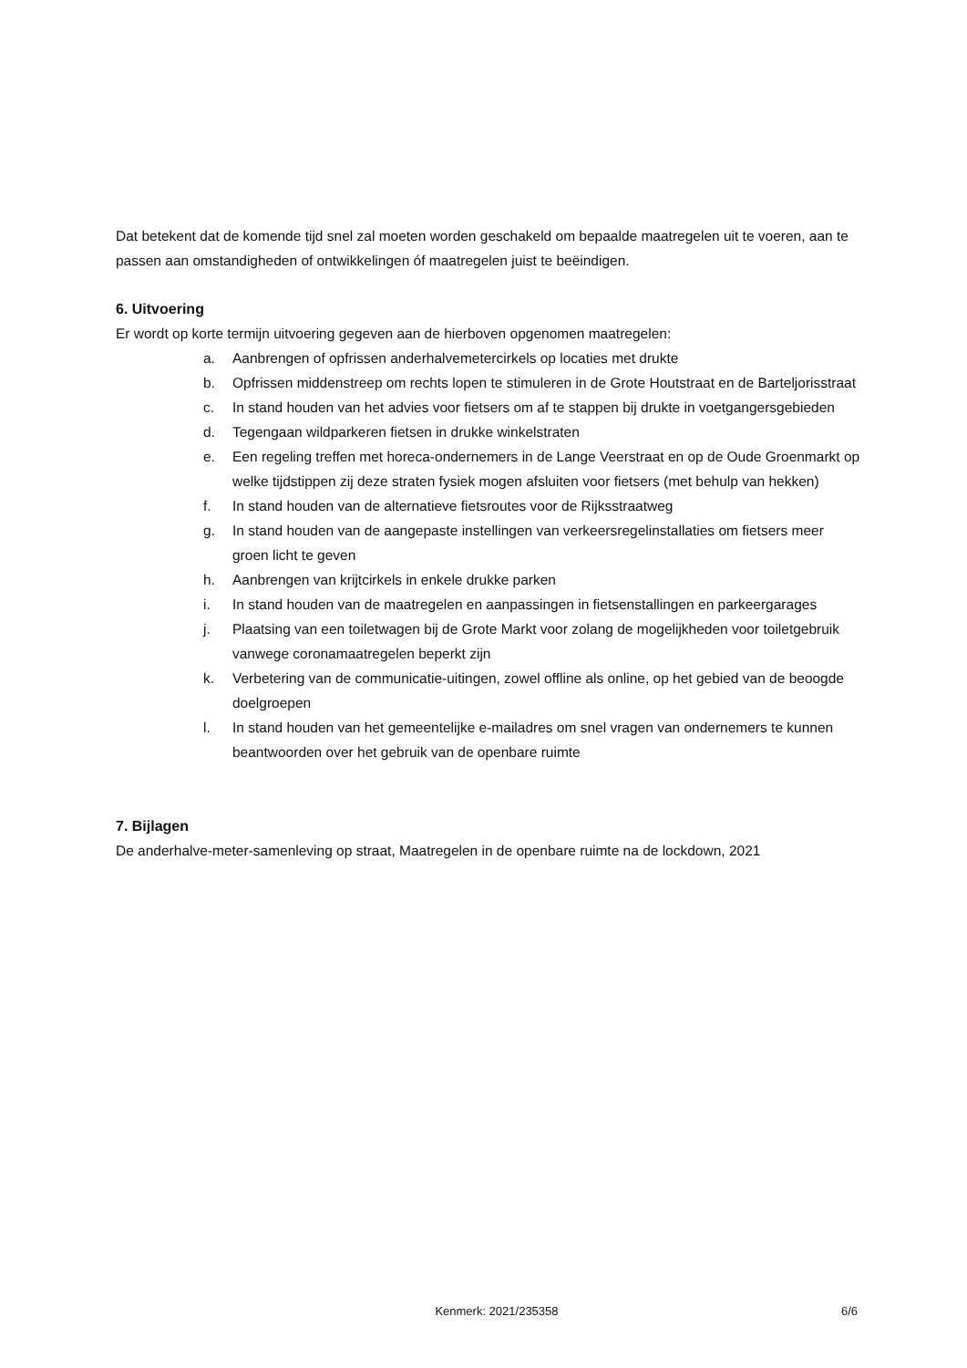Dat betekent dat de komende tijd snel zal moeten worden geschakeld om bepaalde maatregelen uit te voeren, aan te passen aan omstandigheden of ontwikkelingen óf maatregelen juist te beëindigen.
6. Uitvoering
Er wordt op korte termijn uitvoering gegeven aan de hierboven opgenomen maatregelen:
a. Aanbrengen of opfrissen anderhalvemetercirkels op locaties met drukte
b. Opfrissen middenstreep om rechts lopen te stimuleren in de Grote Houtstraat en de Barteljorisstraat
c. In stand houden van het advies voor fietsers om af te stappen bij drukte in voetgangersgebieden
d. Tegengaan wildparkeren fietsen in drukke winkelstraten
e. Een regeling treffen met horeca-ondernemers in de Lange Veerstraat en op de Oude Groenmarkt op welke tijdstippen zij deze straten fysiek mogen afsluiten voor fietsers (met behulp van hekken)
f. In stand houden van de alternatieve fietsroutes voor de Rijksstraatweg
g. In stand houden van de aangepaste instellingen van verkeersregelinstallaties om fietsers meer groen licht te geven
h. Aanbrengen van krijtcirkels in enkele drukke parken
i. In stand houden van de maatregelen en aanpassingen in fietsenstallingen en parkeergarages
j. Plaatsing van een toiletwagen bij de Grote Markt voor zolang de mogelijkheden voor toiletgebruik vanwege coronamaatregelen beperkt zijn
k. Verbetering van de communicatie-uitingen, zowel offline als online, op het gebied van de beoogde doelgroepen
l. In stand houden van het gemeentelijke e-mailadres om snel vragen van ondernemers te kunnen beantwoorden over het gebruik van de openbare ruimte
7. Bijlagen
De anderhalve-meter-samenleving op straat, Maatregelen in de openbare ruimte na de lockdown, 2021
Kenmerk: 2021/235358 6/6